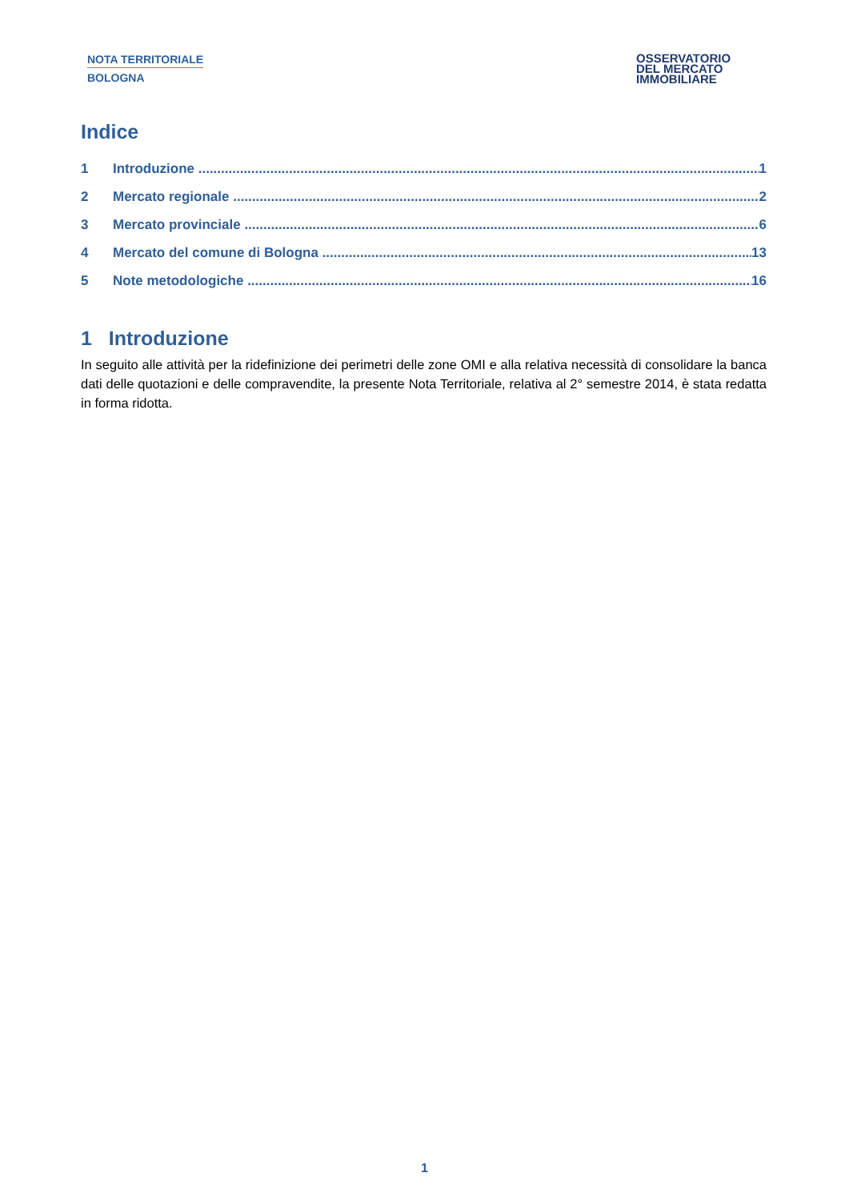NOTA TERRITORIALE
BOLOGNA
OSSERVATORIO
DEL MERCATO
IMMOBILIARE
Indice
1 Introduzione 1
2 Mercato regionale 2
3 Mercato provinciale 6
4 Mercato del comune di Bologna 13
5 Note metodologiche 16
1 Introduzione
In seguito alle attività per la ridefinizione dei perimetri delle zone OMI e alla relativa necessità di consolidare la banca dati delle quotazioni e delle compravendite, la presente Nota Territoriale, relativa al 2° semestre 2014, è stata redatta in forma ridotta.
1